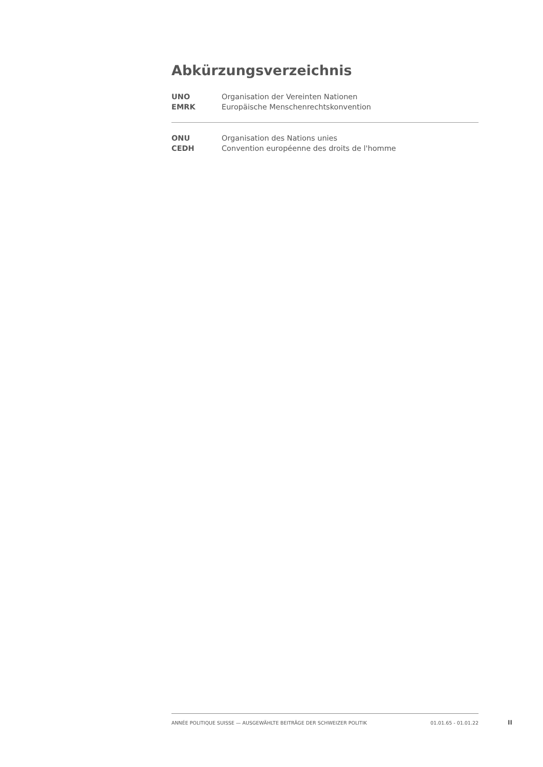Abkürzungsverzeichnis
| UNO | Organisation der Vereinten Nationen |
| EMRK | Europäische Menschenrechtskonvention |
| ONU | Organisation des Nations unies |
| CEDH | Convention européenne des droits de l'homme |
ANNÉE POLITIQUE SUISSE — AUSGEWÄHLTE BEITRÄGE DER SCHWEIZER POLITIK 01.01.65 - 01.01.22
II